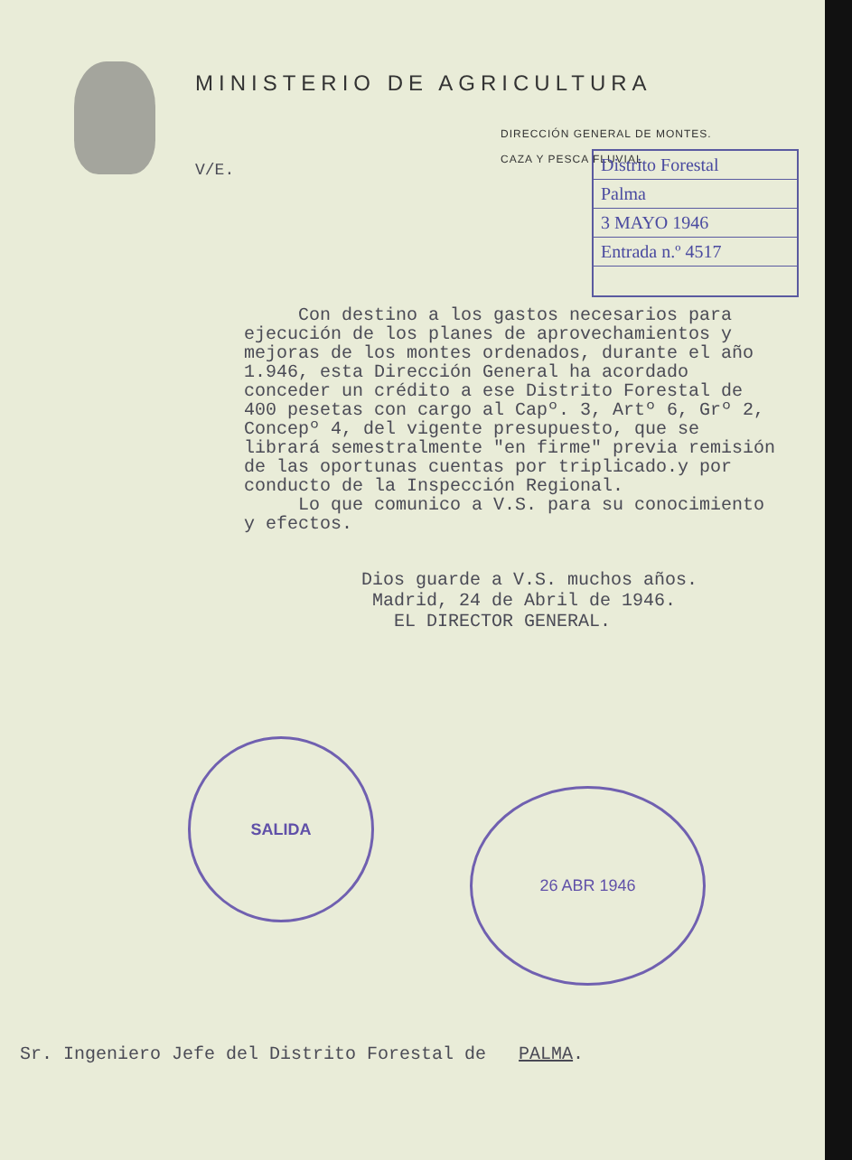MINISTERIO DE AGRICULTURA
DIRECCIÓN GENERAL DE MONTES.
CAZA Y PESCA FLUVIAL
V/E.
Distrito Forestal
Palma
3 MAYO 1946
Entrada n.º 4517
Con destino a los gastos necesarios para ejecución de los planes de aprovechamientos y mejoras de los montes ordenados, durante el año 1.946, esta Dirección General ha acordado conceder un crédito a ese Distrito Forestal de 400 pesetas con cargo al Capº. 3, Artº 6, Grº 2, Concepº 4, del vigente presupuesto, que se librará semestralmente "en firme" previa remisión de las oportunas cuentas por triplicado.y por conducto de la Inspección Regional.
Lo que comunico a V.S. para su conocimiento y efectos.
Dios guarde a V.S. muchos años.
Madrid, 24 de Abril de 1946.
EL DIRECTOR GENERAL.
SALIDA
26 ABR 1946
Sr. Ingeniero Jefe del Distrito Forestal de PALMA.